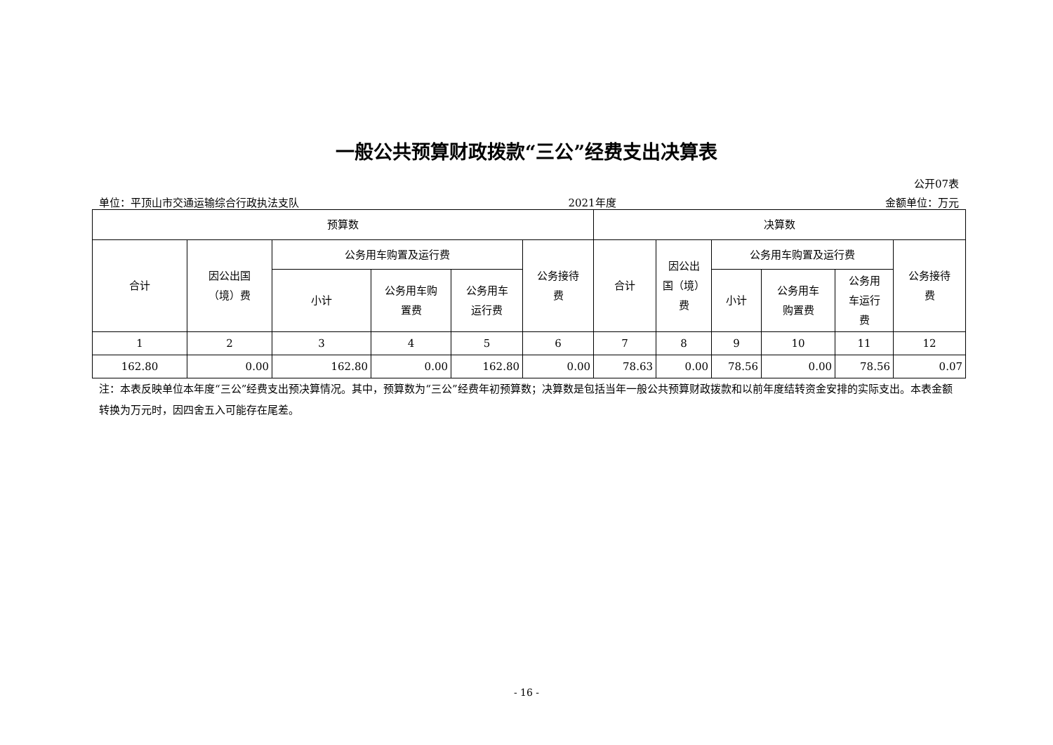一般公共预算财政拨款“三公”经费支出决算表
公开07表
单位：平顶山市交通运输综合行政执法支队 2021年度 金额单位：万元
| 预算数 | | | | | | 决算数 | | | | | |
| --- | --- | --- | --- | --- | --- | --- | --- | --- | --- | --- | --- |
| 合计 | 因公出国 （境）费 | 公务用车购置及运行费 | | | 公务接待 费 | 合计 | 因公出 国（境） 费 | 公务用车购置及运行费 | | | 公务接待 费 |
| | | 小计 | 公务用车购 置费 | 公务用车 运行费 | | | | 小计 | 公务用车 购置费 | 公务用 车运行 费 | |
| 1 | 2 | 3 | 4 | 5 | 6 | 7 | 8 | 9 | 10 | 11 | 12 |
| 162.80 | 0.00 | 162.80 | 0.00 | 162.80 | 0.00 | 78.63 | 0.00 | 78.56 | 0.00 | 78.56 | 0.07 |
注：本表反映单位本年度“三公”经费支出预决算情况。其中，预算数为“三公”经费年初预算数；决算数是包括当年一般公共预算财政拨款和以前年度结转资金安排的实际支出。本表金额转换为万元时，因四舍五入可能存在尾差。
- 16 -